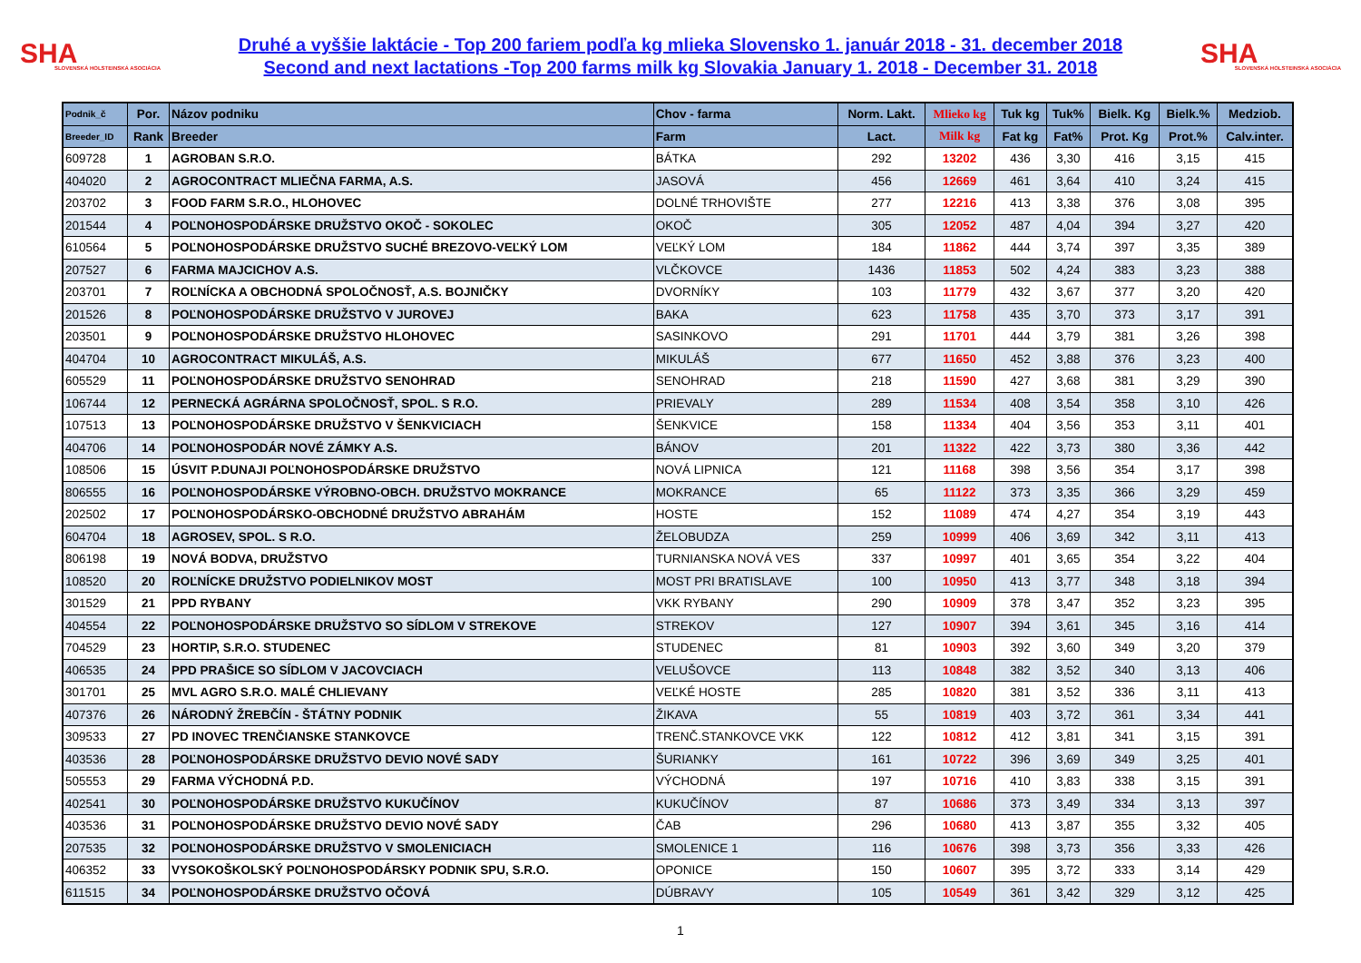SHA
SLOVENSKÁ HOLSTEINSKÁ ASOCIÁCIA
Druhé a vyššie laktácie - Top 200 fariem podľa kg mlieka Slovensko 1. január 2018 - 31. december 2018
Second and next lactations -Top 200 farms milk kg Slovakia January 1. 2018 - December 31. 2018
SHA
SLOVENSKÁ HOLSTEINSKÁ ASOCIÁCIA
| Podnik_č | Por. | Názov podniku | Chov - farma | Norm. Lakt. | Mlieko kg | Tuk kg | Tuk% | Bielk. Kg | Bielk.% | Medziob. |
| --- | --- | --- | --- | --- | --- | --- | --- | --- | --- | --- |
| Breeder_ID | Rank | Breeder | Farm | Lact. | Milk kg | Fat kg | Fat% | Prot. Kg | Prot.% | Calv.inter. |
| 609728 | 1 | AGROBAN S.R.O. | BÁTKA | 292 | 13202 | 436 | 3,30 | 416 | 3,15 | 415 |
| 404020 | 2 | AGROCONTRACT MLIEČNA FARMA, A.S. | JASOVÁ | 456 | 12669 | 461 | 3,64 | 410 | 3,24 | 415 |
| 203702 | 3 | FOOD FARM S.R.O., HLOHOVEC | DOLNÉ TRHOVIŠTE | 277 | 12216 | 413 | 3,38 | 376 | 3,08 | 395 |
| 201544 | 4 | POĽNOHOSPODÁRSKE DRUŽSTVO OKOČ - SOKOLEC | OKOČ | 305 | 12052 | 487 | 4,04 | 394 | 3,27 | 420 |
| 610564 | 5 | POĽNOHOSPODÁRSKE DRUŽSTVO SUCHÉ BREZOVO-VEĽKÝ LOM | VEĽKÝ LOM | 184 | 11862 | 444 | 3,74 | 397 | 3,35 | 389 |
| 207527 | 6 | FARMA MAJCICHOV A.S. | VLČKOVCE | 1436 | 11853 | 502 | 4,24 | 383 | 3,23 | 388 |
| 203701 | 7 | ROĽNÍCKA A OBCHODNÁ SPOLOČNOSŤ, A.S. BOJNIČKY | DVORNÍKY | 103 | 11779 | 432 | 3,67 | 377 | 3,20 | 420 |
| 201526 | 8 | POĽNOHOSPODÁRSKE DRUŽSTVO V JUROVEJ | BAKA | 623 | 11758 | 435 | 3,70 | 373 | 3,17 | 391 |
| 203501 | 9 | POĽNOHOSPODÁRSKE DRUŽSTVO HLOHOVEC | SASINKOVO | 291 | 11701 | 444 | 3,79 | 381 | 3,26 | 398 |
| 404704 | 10 | AGROCONTRACT MIKULÁŠ, A.S. | MIKULÁŠ | 677 | 11650 | 452 | 3,88 | 376 | 3,23 | 400 |
| 605529 | 11 | POĽNOHOSPODÁRSKE DRUŽSTVO SENOHRAD | SENOHRAD | 218 | 11590 | 427 | 3,68 | 381 | 3,29 | 390 |
| 106744 | 12 | PERNECKÁ AGRÁRNA SPOLOČNOSŤ, SPOL. S R.O. | PRIEVALY | 289 | 11534 | 408 | 3,54 | 358 | 3,10 | 426 |
| 107513 | 13 | POĽNOHOSPODÁRSKE DRUŽSTVO V ŠENKVICIACH | ŠENKVICE | 158 | 11334 | 404 | 3,56 | 353 | 3,11 | 401 |
| 404706 | 14 | POĽNOHOSPODÁR NOVÉ ZÁMKY A.S. | BÁNOV | 201 | 11322 | 422 | 3,73 | 380 | 3,36 | 442 |
| 108506 | 15 | ÚSVIT P.DUNAJI POĽNOHOSPODÁRSKE DRUŽSTVO | NOVÁ LIPNICA | 121 | 11168 | 398 | 3,56 | 354 | 3,17 | 398 |
| 806555 | 16 | POĽNOHOSPODÁRSKE VÝROBNO-OBCH. DRUŽSTVO MOKRANCE | MOKRANCE | 65 | 11122 | 373 | 3,35 | 366 | 3,29 | 459 |
| 202502 | 17 | POĽNOHOSPODÁRSKO-OBCHODNÉ DRUŽSTVO ABRAHÁM | HOSTE | 152 | 11089 | 474 | 4,27 | 354 | 3,19 | 443 |
| 604704 | 18 | AGROSEV, SPOL. S R.O. | ŽELOBUDZA | 259 | 10999 | 406 | 3,69 | 342 | 3,11 | 413 |
| 806198 | 19 | NOVÁ BODVA, DRUŽSTVO | TURNIANSKA NOVÁ VES | 337 | 10997 | 401 | 3,65 | 354 | 3,22 | 404 |
| 108520 | 20 | ROĽNÍCKE DRUŽSTVO PODIELNIKOV MOST | MOST PRI BRATISLAVE | 100 | 10950 | 413 | 3,77 | 348 | 3,18 | 394 |
| 301529 | 21 | PPD RYBANY | VKK RYBANY | 290 | 10909 | 378 | 3,47 | 352 | 3,23 | 395 |
| 404554 | 22 | POĽNOHOSPODÁRSKE DRUŽSTVO SO SÍDLOM V STREKOVE | STREKOV | 127 | 10907 | 394 | 3,61 | 345 | 3,16 | 414 |
| 704529 | 23 | HORTIP, S.R.O. STUDENEC | STUDENEC | 81 | 10903 | 392 | 3,60 | 349 | 3,20 | 379 |
| 406535 | 24 | PPD PRAŠICE SO SÍDLOM V JACOVCIACH | VELUŠOVCE | 113 | 10848 | 382 | 3,52 | 340 | 3,13 | 406 |
| 301701 | 25 | MVL AGRO S.R.O. MALÉ CHLIEVANY | VEĽKÉ HOSTE | 285 | 10820 | 381 | 3,52 | 336 | 3,11 | 413 |
| 407376 | 26 | NÁRODNÝ ŽREBČÍN - ŠTÁTNY PODNIK | ŽIKAVA | 55 | 10819 | 403 | 3,72 | 361 | 3,34 | 441 |
| 309533 | 27 | PD INOVEC TRENČIANSKE STANKOVCE | TRENČ.STANKOVCE VKK | 122 | 10812 | 412 | 3,81 | 341 | 3,15 | 391 |
| 403536 | 28 | POĽNOHOSPODÁRSKE DRUŽSTVO DEVIO NOVÉ SADY | ŠURIANKY | 161 | 10722 | 396 | 3,69 | 349 | 3,25 | 401 |
| 505553 | 29 | FARMA VÝCHODNÁ P.D. | VÝCHODNÁ | 197 | 10716 | 410 | 3,83 | 338 | 3,15 | 391 |
| 402541 | 30 | POĽNOHOSPODÁRSKE DRUŽSTVO KUKUČÍNOV | KUKUČÍNOV | 87 | 10686 | 373 | 3,49 | 334 | 3,13 | 397 |
| 403536 | 31 | POĽNOHOSPODÁRSKE DRUŽSTVO DEVIO NOVÉ SADY | ČAB | 296 | 10680 | 413 | 3,87 | 355 | 3,32 | 405 |
| 207535 | 32 | POĽNOHOSPODÁRSKE DRUŽSTVO V SMOLENICIACH | SMOLENICE 1 | 116 | 10676 | 398 | 3,73 | 356 | 3,33 | 426 |
| 406352 | 33 | VYSOKOŠKOLSKÝ POĽNOHOSPODÁRSKY PODNIK SPU, S.R.O. | OPONICE | 150 | 10607 | 395 | 3,72 | 333 | 3,14 | 429 |
| 611515 | 34 | POĽNOHOSPODÁRSKE DRUŽSTVO OČOVÁ | DÚBRAVY | 105 | 10549 | 361 | 3,42 | 329 | 3,12 | 425 |
1